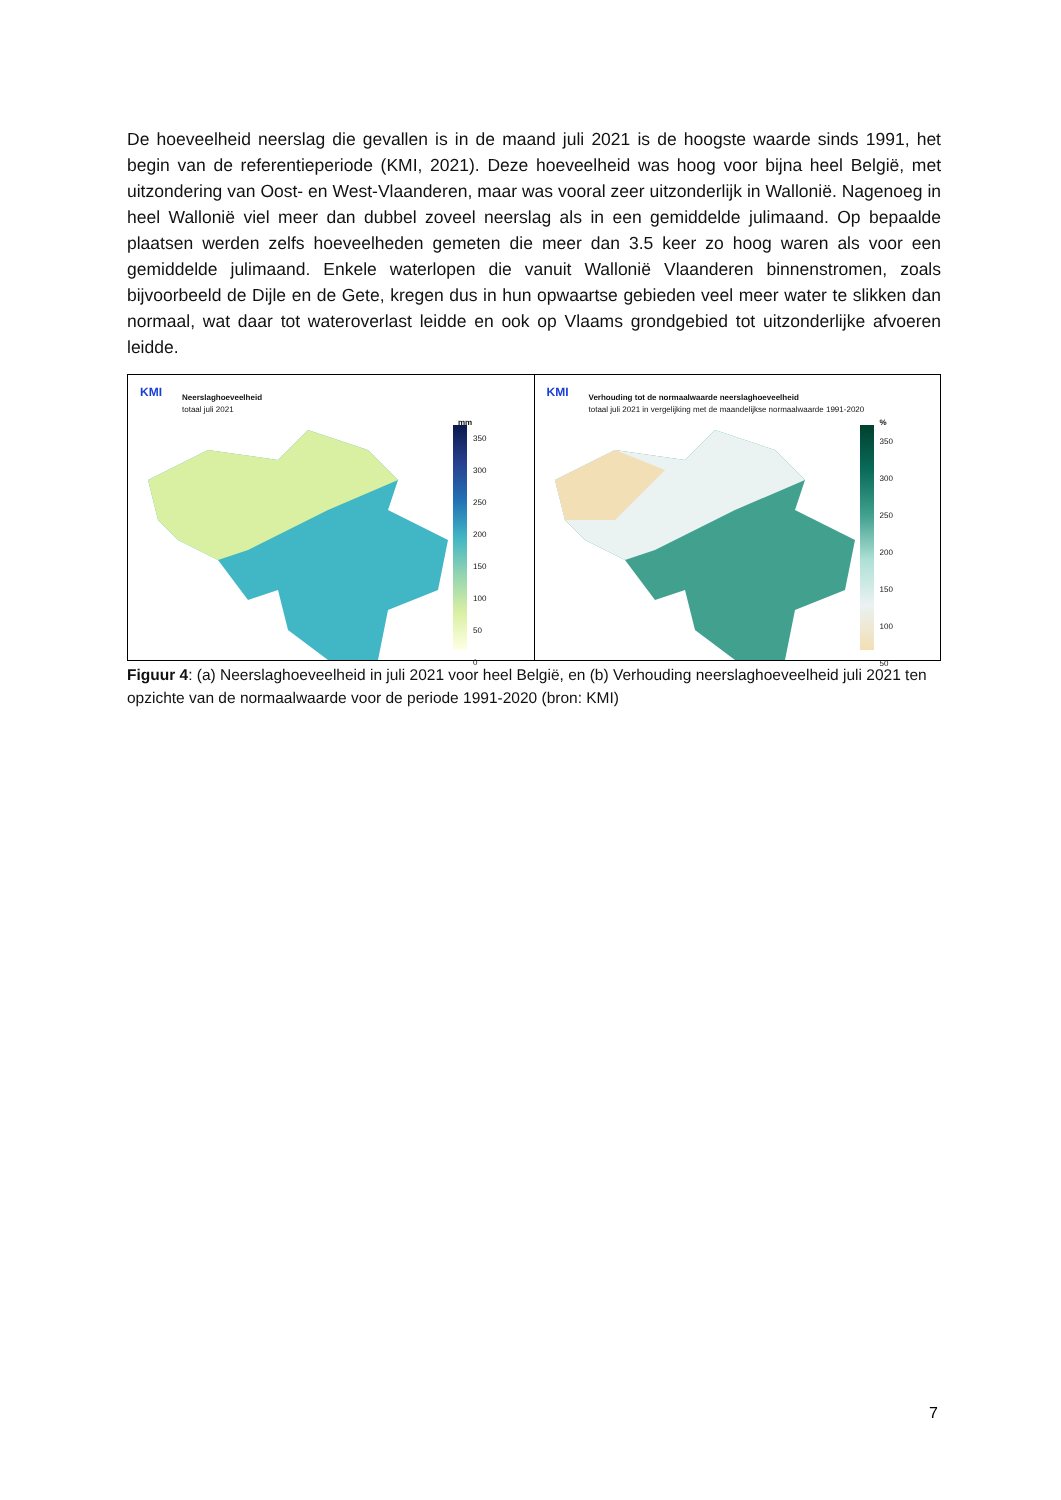De hoeveelheid neerslag die gevallen is in de maand juli 2021 is de hoogste waarde sinds 1991, het begin van de referentieperiode (KMI, 2021). Deze hoeveelheid was hoog voor bijna heel België, met uitzondering van Oost- en West-Vlaanderen, maar was vooral zeer uitzonderlijk in Wallonië. Nagenoeg in heel Wallonië viel meer dan dubbel zoveel neerslag als in een gemiddelde julimaand. Op bepaalde plaatsen werden zelfs hoeveelheden gemeten die meer dan 3.5 keer zo hoog waren als voor een gemiddelde julimaand. Enkele waterlopen die vanuit Wallonië Vlaanderen binnenstromen, zoals bijvoorbeeld de Dijle en de Gete, kregen dus in hun opwaartse gebieden veel meer water te slikken dan normaal, wat daar tot wateroverlast leidde en ook op Vlaams grondgebied tot uitzonderlijke afvoeren leidde.
KMI Neerslaghoeveelheid
totaal juli 2021
mm
350
300
250
200
150
100
50
0
KMI
Verhouding tot de normaalwaarde neerslaghoeveelheid
totaal juli 2021 in vergelijking met de maandelijkse normaalwaarde 1991-2020
%
350
300
250
200
150
100
50
Figuur 4: (a) Neerslaghoeveelheid in juli 2021 voor heel België, en (b) Verhouding neerslaghoeveelheid juli 2021 ten opzichte van de normaalwaarde voor de periode 1991-2020 (bron: KMI)
7